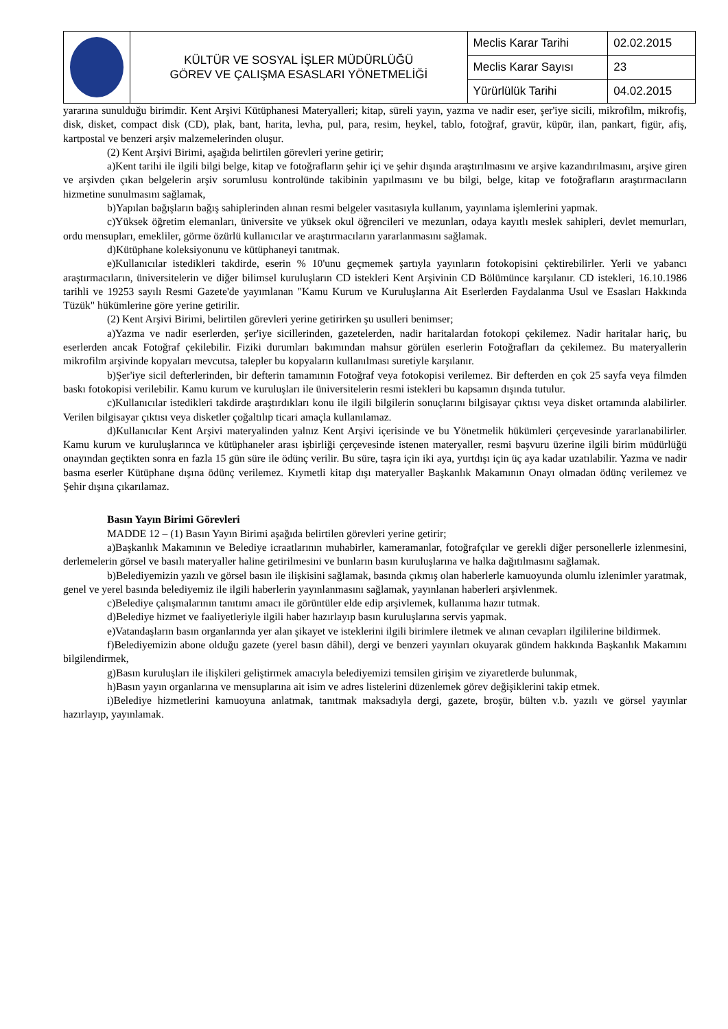| | KÜLTÜR VE SOSYAL İŞLER MÜDÜRLÜĞÜ GÖREV VE ÇALIŞMA ESASLARI YÖNETMELİĞİ | Meclis Karar Tarihi | 02.02.2015 |
| | | Meclis Karar Sayısı | 23 |
| | | Yürürlülük Tarihi | 04.02.2015 |
yararına sunulduğu birimdir. Kent Arşivi Kütüphanesi Materyalleri; kitap, süreli yayın, yazma ve nadir eser, şer'iye sicili, mikrofilm, mikrofiş, disk, disket, compact disk (CD), plak, bant, harita, levha, pul, para, resim, heykel, tablo, fotoğraf, gravür, küpür, ilan, pankart, figür, afiş, kartpostal ve benzeri arşiv malzemelerinden oluşur.
(2) Kent Arşivi Birimi, aşağıda belirtilen görevleri yerine getirir;
a)Kent tarihi ile ilgili bilgi belge, kitap ve fotoğrafların şehir içi ve şehir dışında araştırılmasını ve arşive kazandırılmasını, arşive giren ve arşivden çıkan belgelerin arşiv sorumlusu kontrolünde takibinin yapılmasını ve bu bilgi, belge, kitap ve fotoğrafların araştırmacıların hizmetine sunulmasını sağlamak,
b)Yapılan bağışların bağış sahiplerinden alınan resmi belgeler vasıtasıyla kullanım, yayınlama işlemlerini yapmak.
c)Yüksek öğretim elemanları, üniversite ve yüksek okul öğrencileri ve mezunları, odaya kayıtlı meslek sahipleri, devlet memurları, ordu mensupları, emekliler, görme özürlü kullanıcılar ve araştırmacıların yararlanmasını sağlamak.
d)Kütüphane koleksiyonunu ve kütüphaneyi tanıtmak.
e)Kullanıcılar istedikleri takdirde, eserin % 10'unu geçmemek şartıyla yayınların fotokopisini çektirebilirler. Yerli ve yabancı araştırmacıların, üniversitelerin ve diğer bilimsel kuruluşların CD istekleri Kent Arşivinin CD Bölümünce karşılanır. CD istekleri, 16.10.1986 tarihli ve 19253 sayılı Resmi Gazete'de yayımlanan "Kamu Kurum ve Kuruluşlarına Ait Eserlerden Faydalanma Usul ve Esasları Hakkında Tüzük" hükümlerine göre yerine getirilir.
(2) Kent Arşivi Birimi, belirtilen görevleri yerine getirirken şu usulleri benimser;
a)Yazma ve nadir eserlerden, şer'iye sicillerinden, gazetelerden, nadir haritalardan fotokopi çekilemez. Nadir haritalar hariç, bu eserlerden ancak Fotoğraf çekilebilir. Fiziki durumları bakımından mahsur görülen eserlerin Fotoğrafları da çekilemez. Bu materyallerin mikrofilm arşivinde kopyaları mevcutsa, talepler bu kopyaların kullanılması suretiyle karşılanır.
b)Şer'iye sicil defterlerinden, bir defterin tamamının Fotoğraf veya fotokopisi verilemez. Bir defterden en çok 25 sayfa veya filmden baskı fotokopisi verilebilir. Kamu kurum ve kuruluşları ile üniversitelerin resmi istekleri bu kapsamın dışında tutulur.
c)Kullanıcılar istedikleri takdirde araştırdıkları konu ile ilgili bilgilerin sonuçlarını bilgisayar çıktısı veya disket ortamında alabilirler. Verilen bilgisayar çıktısı veya disketler çoğaltılıp ticari amaçla kullanılamaz.
d)Kullanıcılar Kent Arşivi materyalinden yalnız Kent Arşivi içerisinde ve bu Yönetmelik hükümleri çerçevesinde yararlanabilirler. Kamu kurum ve kuruluşlarınca ve kütüphaneler arası işbirliği çerçevesinde istenen materyaller, resmi başvuru üzerine ilgili birim müdürlüğü onayından geçtikten sonra en fazla 15 gün süre ile ödünç verilir. Bu süre, taşra için iki aya, yurtdışı için üç aya kadar uzatılabilir. Yazma ve nadir basma eserler Kütüphane dışına ödünç verilemez. Kıymetli kitap dışı materyaller Başkanlık Makamının Onayı olmadan ödünç verilemez ve Şehir dışına çıkarılamaz.
Basın Yayın Birimi Görevleri
MADDE 12 – (1) Basın Yayın Birimi aşağıda belirtilen görevleri yerine getirir;
a)Başkanlık Makamının ve Belediye icraatlarının muhabirler, kameramanlar, fotoğrafçılar ve gerekli diğer personellerle izlenmesini, derlemelerin görsel ve basılı materyaller haline getirilmesini ve bunların basın kuruluşlarına ve halka dağıtılmasını sağlamak.
b)Belediyemizin yazılı ve görsel basın ile ilişkisini sağlamak, basında çıkmış olan haberlerle kamuoyunda olumlu izlenimler yaratmak, genel ve yerel basında belediyemiz ile ilgili haberlerin yayınlanmasını sağlamak, yayınlanan haberleri arşivlenmek.
c)Belediye çalışmalarının tanıtımı amacı ile görüntüler elde edip arşivlemek, kullanıma hazır tutmak.
d)Belediye hizmet ve faaliyetleriyle ilgili haber hazırlayıp basın kuruluşlarına servis yapmak.
e)Vatandaşların basın organlarında yer alan şikayet ve isteklerini ilgili birimlere iletmek ve alınan cevapları ilgililerine bildirmek.
f)Belediyemizin abone olduğu gazete (yerel basın dâhil), dergi ve benzeri yayınları okuyarak gündem hakkında Başkanlık Makamını bilgilendirmek,
g)Basın kuruluşları ile ilişkileri geliştirmek amacıyla belediyemizi temsilen girişim ve ziyaretlerde bulunmak,
h)Basın yayın organlarına ve mensuplarına ait isim ve adres listelerini düzenlemek görev değişiklerini takip etmek.
i)Belediye hizmetlerini kamuoyuna anlatmak, tanıtmak maksadıyla dergi, gazete, broşür, bülten v.b. yazılı ve görsel yayınlar hazırlayıp, yayınlamak.